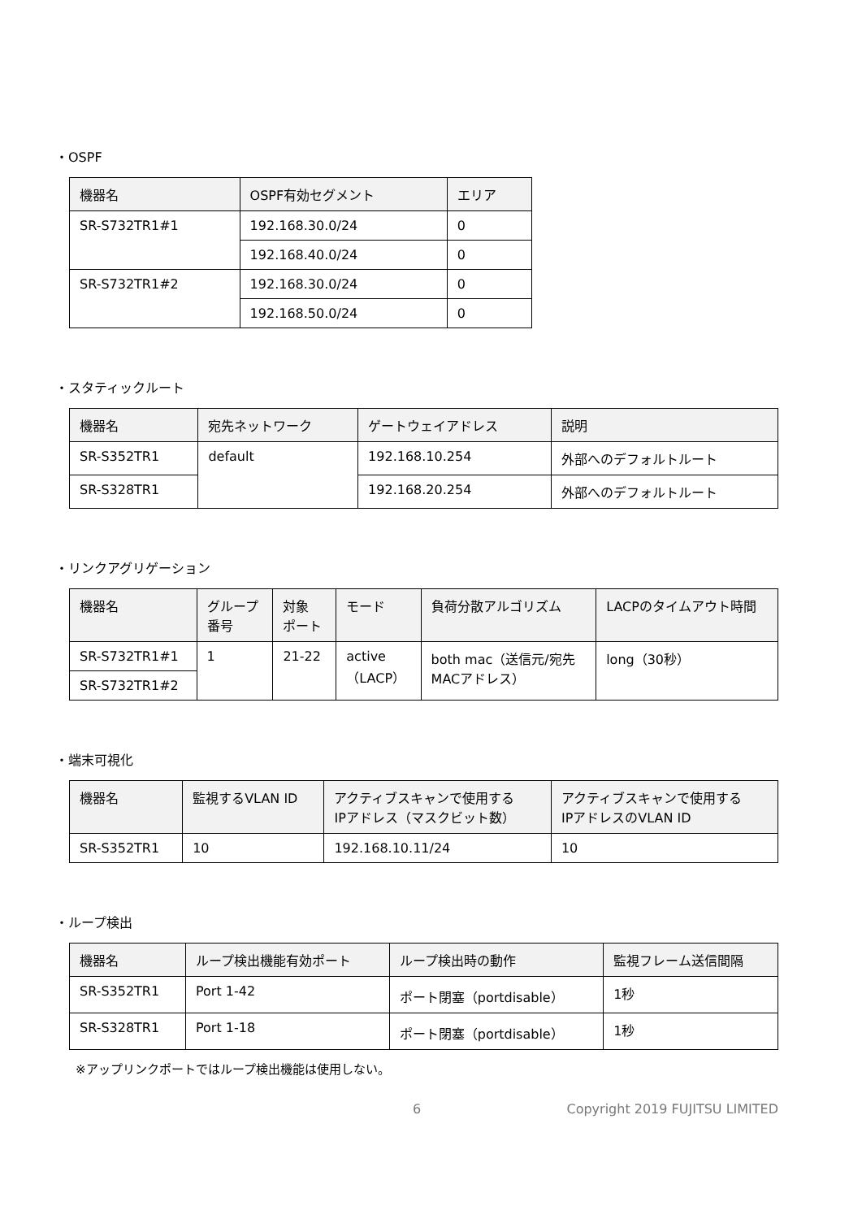・OSPF
| 機器名 | OSPF有効セグメント | エリア |
| --- | --- | --- |
| SR-S732TR1#1 | 192.168.30.0/24 | 0 |
| | 192.168.40.0/24 | 0 |
| SR-S732TR1#2 | 192.168.30.0/24 | 0 |
| | 192.168.50.0/24 | 0 |
・スタティックルート
| 機器名 | 宛先ネットワーク | ゲートウェイアドレス | 説明 |
| --- | --- | --- | --- |
| SR-S352TR1 | default | 192.168.10.254 | 外部へのデフォルトルート |
| SR-S328TR1 | | 192.168.20.254 | 外部へのデフォルトルート |
・リンクアグリゲーション
| 機器名 | グループ 番号 | 対象 ポート | モード | 負荷分散アルゴリズム | LACPのタイムアウト時間 |
| --- | --- | --- | --- | --- | --- |
| SR-S732TR1#1 | 1 | 21-22 | active （LACP） | both mac（送信元/宛先 MACアドレス） | long（30秒） |
| SR-S732TR1#2 | | | | | |
・端末可視化
| 機器名 | 監視するVLAN ID | アクティブスキャンで使用する IPアドレス（マスクビット数） | アクティブスキャンで使用する IPアドレスのVLAN ID |
| --- | --- | --- | --- |
| SR-S352TR1 | 10 | 192.168.10.11/24 | 10 |
・ループ検出
| 機器名 | ループ検出機能有効ポート | ループ検出時の動作 | 監視フレーム送信間隔 |
| --- | --- | --- | --- |
| SR-S352TR1 | Port 1-42 | ポート閉塞（portdisable） | 1秒 |
| SR-S328TR1 | Port 1-18 | ポート閉塞（portdisable） | 1秒 |
※アップリンクポートではループ検出機能は使用しない。
6 Copyright 2019 FUJITSU LIMITED